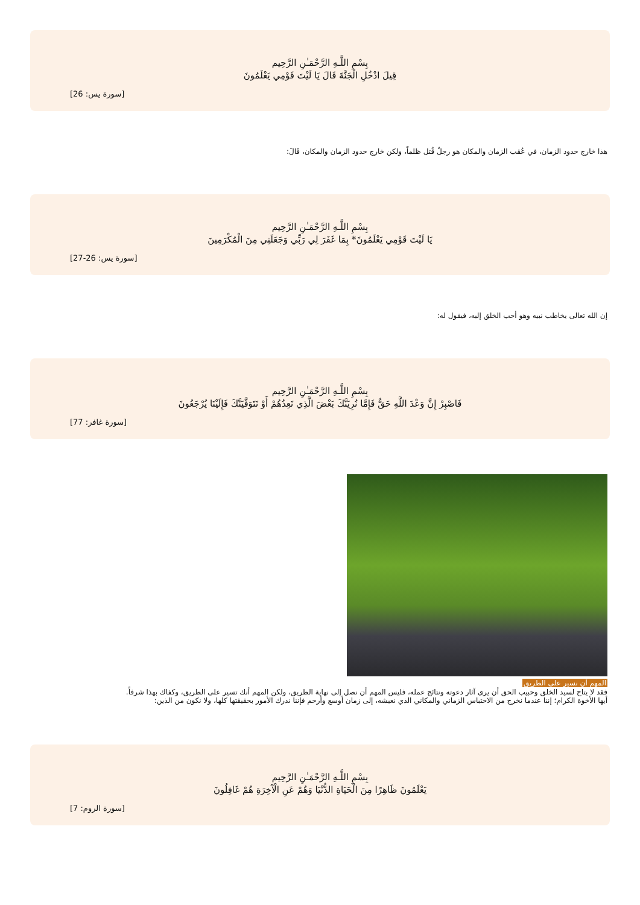بِسْمِ اللَّـهِ الرَّحْمَـٰنِ الرَّحِيم
قِيلَ ادْخُلِ الْجَنَّةَ قَالَ يَا لَيْتَ قَوْمِي يَعْلَمُونَ
[سورة يس: 26]
هذا خارج حدود الزمان، في عُقب الزمان والمكان هو رجلٌ قُتل ظلماً، ولكن خارج حدود الزمان والمكان، قَالَ:
بِسْمِ اللَّـهِ الرَّحْمَـٰنِ الرَّحِيم
يَا لَيْتَ قَوْمِي يَعْلَمُونَ* بِمَا غَفَرَ لِي رَبِّي وَجَعَلَنِي مِنَ الْمُكْرَمِينَ
[سورة يس: 26-27]
إن الله تعالى يخاطب نبيه وهو أحب الخلق إليه، فيقول له:
بِسْمِ اللَّـهِ الرَّحْمَـٰنِ الرَّحِيم
فَاصْبِرْ إِنَّ وَعْدَ اللَّهِ حَقٌّ فَإِمَّا نُرِيَنَّكَ بَعْضَ الَّذِي نَعِدُهُمْ أَوْ نَتَوَفَّيَنَّكَ فَإِلَيْنَا يُرْجَعُونَ
[سورة غافر: 77]
المهم أن نسير على الطريق
فقد لا يتاح لسيد الخلق وحبيب الحق أن يرى آثار دعوته ونتائج عمله، فليس المهم أن نصل إلى نهاية الطريق، ولكن المهم أنك تسير على الطريق، وكفاك بهذا شرفاً.
أيها الأخوة الكرام؛ إننا عندما نخرج من الاحتباس الزماني والمكاني الذي نعيشه، إلى زمان أوسع وأرحم فإننا ندرك الأمور بحقيقتها كلها، ولا نكون من الذين:
بِسْمِ اللَّـهِ الرَّحْمَـٰنِ الرَّحِيم
يَعْلَمُونَ ظَاهِرًا مِنَ الْحَيَاةِ الدُّنْيَا وَهُمْ عَنِ الْآَخِرَةِ هُمْ غَافِلُونَ
[سورة الروم: 7]